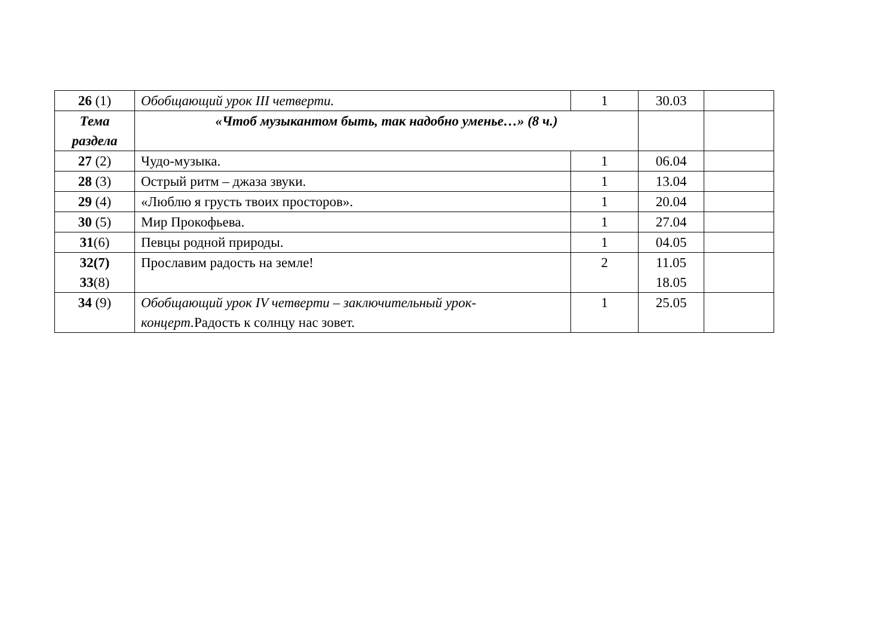| 26 (1) | Обобщающий урок III четверти. | 1 | 30.03 | |
| Тема раздела | «Чтоб музыкантом быть, так надобно уменье…» (8 ч.) | | | |
| 27 (2) | Чудо-музыка. | 1 | 06.04 | |
| 28 (3) | Острый ритм – джаза звуки. | 1 | 13.04 | |
| 29 (4) | «Люблю я грусть твоих просторов». | 1 | 20.04 | |
| 30 (5) | Мир Прокофьева. | 1 | 27.04 | |
| 31 (6) | Певцы родной природы. | 1 | 04.05 | |
| 32(7) 33 (8) | Прославим радость на земле! | 2 | 11.05 18.05 | |
| 34 (9) | Обобщающий урок IV четверти – заключительный урок-концерт. Радость к солнцу нас зовет. | 1 | 25.05 | |